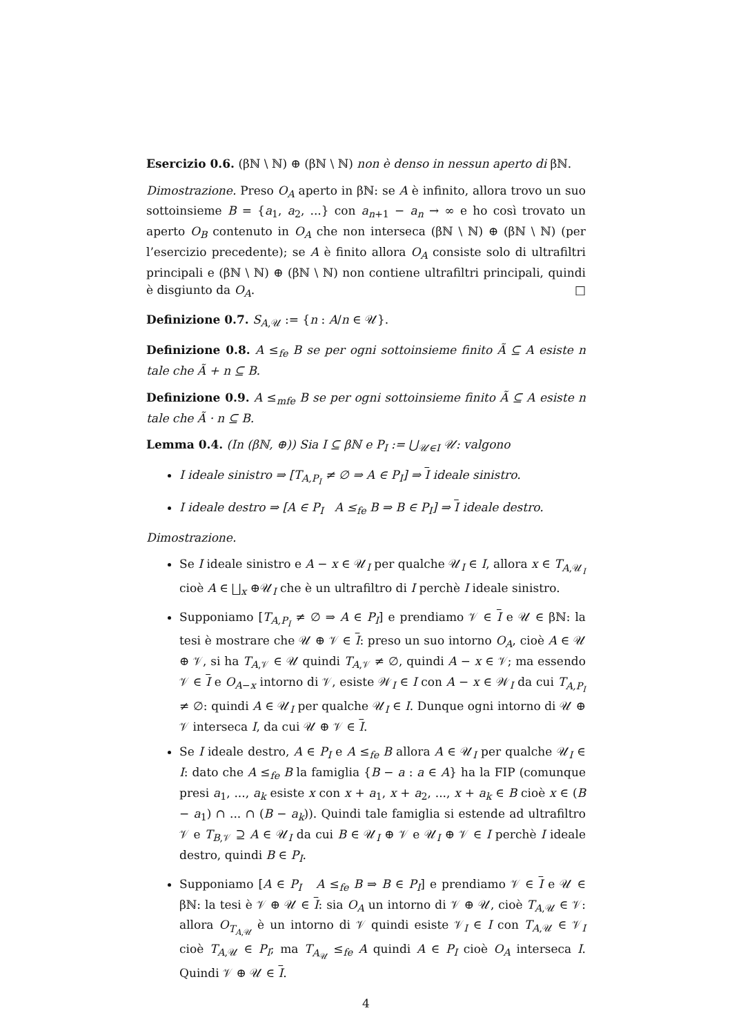Esercizio 0.6. (βℕ \ ℕ) ⊕ (βℕ \ ℕ) non è denso in nessun aperto di βℕ.
Dimostrazione. Preso O<sub>A</sub> aperto in βℕ: se A è infinito, allora trovo un suo sottoinsieme B = {a<sub>1</sub>, a<sub>2</sub>, ...} con a<sub>n+1</sub> − a<sub>n</sub> → ∞ e ho così trovato un aperto O<sub>B</sub> contenuto in O<sub>A</sub> che non interseca (βℕ \ ℕ) ⊕ (βℕ \ ℕ) (per l’esercizio precedente); se A è finito allora O<sub>A</sub> consiste solo di ultrafiltri principali e (βℕ \ ℕ) ⊕ (βℕ \ ℕ) non contiene ultrafiltri principali, quindi è disgiunto da O<sub>A</sub>. □
Definizione 0.7. S<sub>A,𝒰</sub> := {n : A/n ∈ 𝒰}.
Definizione 0.8. A ≤<sub>fe</sub> B se per ogni sottoinsieme finito Ã ⊆ A esiste n tale che Ã + n ⊆ B.
Definizione 0.9. A ≤<sub>mfe</sub> B se per ogni sottoinsieme finito Ã ⊆ A esiste n tale che Ã · n ⊆ B.
Lemma 0.4. (In (βℕ, ⊕)) Sia I ⊆ βℕ e P<sub>I</sub> := ⋃<sub>𝒰∈I</sub> 𝒰: valgono
I ideale sinistro ⇒ [T<sub>A,P<sub>I</sub></sub> ≠ ∅ ⇒ A ∈ P<sub>I</sub>] ⇒ I ideale sinistro.
I ideale destro ⇒ [A ∈ P<sub>I</sub> A ≤<sub>fe</sub> B ⇒ B ∈ P<sub>I</sub>] ⇒ I ideale destro.
Dimostrazione.
Se I ideale sinistro e A − x ∈ 𝒰<sub>I</sub> per qualche 𝒰<sub>I</sub> ∈ I, allora x ∈ T<sub>A,𝒰<sub>I</sub></sub> cioè A ∈ ⨆<sub>x</sub> ⊕𝒰<sub>I</sub> che è un ultrafiltro di I perchè I ideale sinistro.
Supponiamo [T<sub>A,P<sub>I</sub></sub> ≠ ∅ ⇒ A ∈ P<sub>I</sub>] e prendiamo 𝒱 ∈ I e 𝒰 ∈ βℕ: la tesi è mostrare che 𝒰 ⊕ 𝒱 ∈ I: preso un suo intorno O<sub>A</sub>, cioè A ∈ 𝒰 ⊕ 𝒱, si ha T<sub>A,𝒱</sub> ∈ 𝒰 quindi T<sub>A,𝒱</sub> ≠ ∅, quindi A − x ∈ 𝒱; ma essendo 𝒱 ∈ I e O<sub>A−x</sub> intorno di 𝒱, esiste 𝒲<sub>I</sub> ∈ I con A − x ∈ 𝒲<sub>I</sub> da cui T<sub>A,P<sub>I</sub></sub> ≠ ∅: quindi A ∈ 𝒰<sub>I</sub> per qualche 𝒰<sub>I</sub> ∈ I. Dunque ogni intorno di 𝒰 ⊕ 𝒱 interseca I, da cui 𝒰 ⊕ 𝒱 ∈ I.
Se I ideale destro, A ∈ P<sub>I</sub> e A ≤<sub>fe</sub> B allora A ∈ 𝒰<sub>I</sub> per qualche 𝒰<sub>I</sub> ∈ I: dato che A ≤<sub>fe</sub> B la famiglia {B − a : a ∈ A} ha la FIP (comunque presi a<sub>1</sub>, ..., a<sub>k</sub> esiste x con x + a<sub>1</sub>, x + a<sub>2</sub>, ..., x + a<sub>k</sub> ∈ B cioè x ∈ (B − a<sub>1</sub>) ∩ ... ∩ (B − a<sub>k</sub>)). Quindi tale famiglia si estende ad ultrafiltro 𝒱 e T<sub>B,𝒱</sub> ⊇ A ∈ 𝒰<sub>I</sub> da cui B ∈ 𝒰<sub>I</sub> ⊕ 𝒱 e 𝒰<sub>I</sub> ⊕ 𝒱 ∈ I perchè I ideale destro, quindi B ∈ P<sub>I</sub>.
Supponiamo [A ∈ P<sub>I</sub> A ≤<sub>fe</sub> B ⇒ B ∈ P<sub>I</sub>] e prendiamo 𝒱 ∈ I e 𝒰 ∈ βℕ: la tesi è 𝒱 ⊕ 𝒰 ∈ I: sia O<sub>A</sub> un intorno di 𝒱 ⊕ 𝒰, cioè T<sub>A,𝒰</sub> ∈ 𝒱: allora O<sub>T<sub>A,𝒰</sub></sub> è un intorno di 𝒱 quindi esiste 𝒱<sub>I</sub> ∈ I con T<sub>A,𝒰</sub> ∈ 𝒱<sub>I</sub> cioè T<sub>A,𝒰</sub> ∈ P<sub>I</sub>; ma T<sub>A<sub>𝒰</sub></sub> ≤<sub>fe</sub> A quindi A ∈ P<sub>I</sub> cioè O<sub>A</sub> interseca I. Quindi 𝒱 ⊕ 𝒰 ∈ I.
4